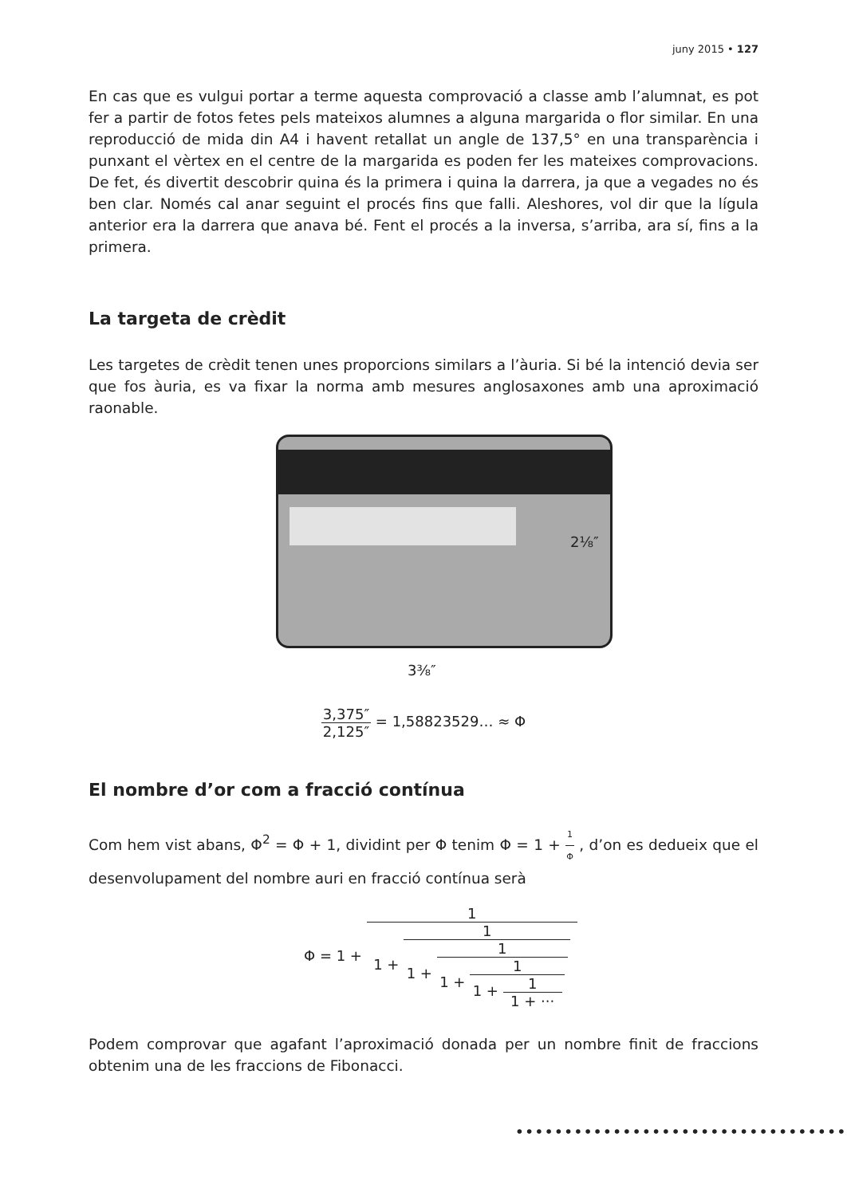juny 2015 • 127
En cas que es vulgui portar a terme aquesta comprovació a classe amb l’alumnat, es pot fer a partir de fotos fetes pels mateixos alumnes a alguna margarida o flor similar. En una reproducció de mida din A4 i havent retallat un angle de 137,5° en una transparència i punxant el vèrtex en el centre de la margarida es poden fer les mateixes comprovacions. De fet, és divertit descobrir quina és la primera i quina la darrera, ja que a vegades no és ben clar. Només cal anar seguint el procés fins que falli. Aleshores, vol dir que la lígula anterior era la darrera que anava bé. Fent el procés a la inversa, s’arriba, ara sí, fins a la primera.
La targeta de crèdit
Les targetes de crèdit tenen unes proporcions similars a l’àuria. Si bé la intenció devia ser que fos àuria, es va fixar la norma amb mesures anglosaxones amb una aproximació raonable.
2⅛″
3⅜″
3,375″ 2,125″ = 1,58823529… ≈ Φ
El nombre d’or com a fracció contínua
Com hem vist abans, Φ<sup>2</sup> = Φ + 1, dividint per Φ tenim Φ = 1 + 1 Φ , d’on es dedueix que el desenvolupament del nombre auri en fracció contínua serà
Φ = 1 + 1 1 + 1 1 + 1 1 + 1 1 + 1 1 + ···
Podem comprovar que agafant l’aproximació donada per un nombre finit de fraccions obtenim una de les fraccions de Fibonacci.
••••••••••••••••••••••••••••••••••